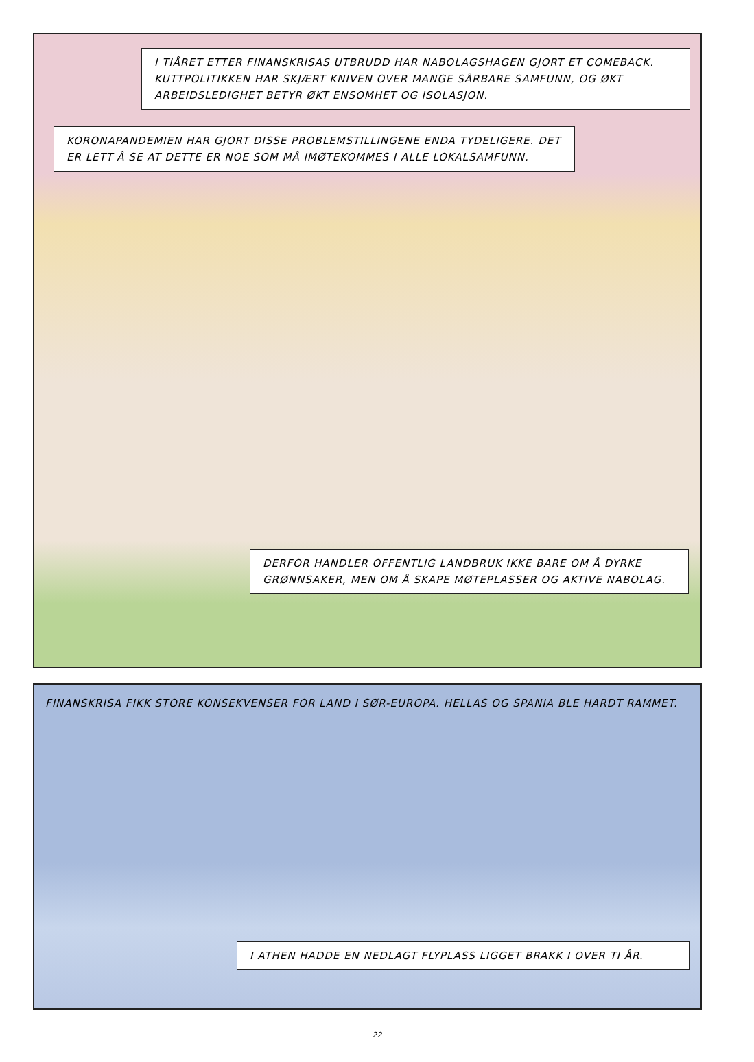I TIÅRET ETTER FINANSKRISAS UTBRUDD HAR NABOLAGSHAGEN GJORT ET COMEBACK. KUTTPOLITIKKEN HAR SKJÆRT KNIVEN OVER MANGE SÅRBARE SAMFUNN, OG ØKT ARBEIDSLEDIGHET BETYR ØKT ENSOMHET OG ISOLASJON.
KORONAPANDEMIEN HAR GJORT DISSE PROBLEMSTILLINGENE ENDA TYDELIGERE. DET ER LETT Å SE AT DETTE ER NOE SOM MÅ IMØTEKOMMES I ALLE LOKALSAMFUNN.
DERFOR HANDLER OFFENTLIG LANDBRUK IKKE BARE OM Å DYRKE GRØNNSAKER, MEN OM Å SKAPE MØTEPLASSER OG AKTIVE NABOLAG.
FINANSKRISA FIKK STORE KONSEKVENSER FOR LAND I SØR-EUROPA. HELLAS OG SPANIA BLE HARDT RAMMET.
I ATHEN HADDE EN NEDLAGT FLYPLASS LIGGET BRAKK I OVER TI ÅR.
22